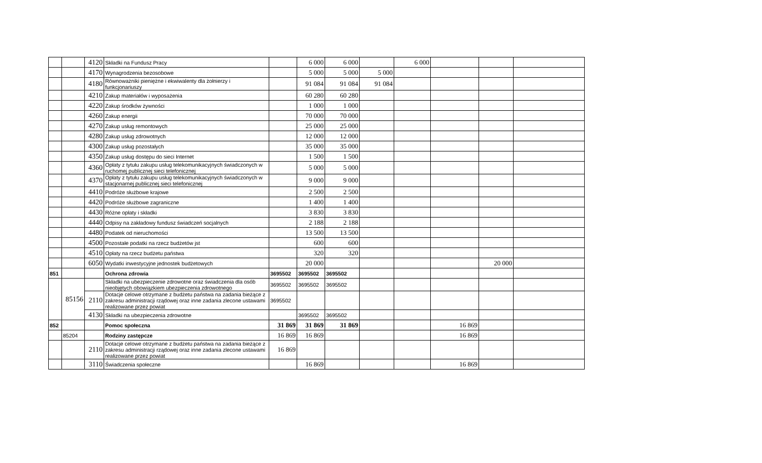| | | 4120 | Składki na Fundusz Pracy | | 6 000 | 6 000 | | 6 000 | | | |
| | | 4170 | Wynagrodzenia bezosobowe | | 5 000 | 5 000 | 5 000 | | | | |
| | | 4180 | Równoważniki pieniężne i ekwiwalenty dla żołnierzy i funkcjonariuszy | | 91 084 | 91 084 | 91 084 | | | | |
| | | 4210 | Zakup materiałów i wyposażenia | | 60 280 | 60 280 | | | | | |
| | | 4220 | Zakup środków żywności | | 1 000 | 1 000 | | | | | |
| | | 4260 | Zakup energii | | 70 000 | 70 000 | | | | | |
| | | 4270 | Zakup usług remontowych | | 25 000 | 25 000 | | | | | |
| | | 4280 | Zakup usług zdrowotnych | | 12 000 | 12 000 | | | | | |
| | | 4300 | Zakup usług pozostałych | | 35 000 | 35 000 | | | | | |
| | | 4350 | Zakup usług dostępu do sieci Internet | | 1 500 | 1 500 | | | | | |
| | | 4360 | Opłaty z tytułu zakupu usług telekomunikacyjnych świadczonych w ruchomej publicznej sieci telefonicznej | | 5 000 | 5 000 | | | | | |
| | | 4370 | Opłaty z tytułu zakupu usług telekomunikacyjnych świadczonych w stacjonarnej publicznej sieci telefonicznej | | 9 000 | 9 000 | | | | | |
| | | 4410 | Podróże służbowe krajowe | | 2 500 | 2 500 | | | | | |
| | | 4420 | Podróże służbowe zagraniczne | | 1 400 | 1 400 | | | | | |
| | | 4430 | Różne opłaty i składki | | 3 830 | 3 830 | | | | | |
| | | 4440 | Odpisy na zakładowy fundusz świadczeń socjalnych | | 2 188 | 2 188 | | | | | |
| | | 4480 | Podatek od nieruchomości | | 13 500 | 13 500 | | | | | |
| | | 4500 | Pozostałe podatki na rzecz budżetów jst | | 600 | 600 | | | | | |
| | | 4510 | Opłaty na rzecz budżetu państwa | | 320 | 320 | | | | | |
| | | 6050 | Wydatki inwestycyjne jednostek budżetowych | | 20 000 | | | | | 20 000 | |
| 851 | | | Ochrona zdrowia | 3695502 | 3695502 | 3695502 | | | | | |
| | 85156 | | Składki na ubezpieczenie zdrowotne oraz świadczenia dla osób nieobjętych obowiązkiem ubezpieczenia zdrowotnego | 3695502 | 3695502 | 3695502 | | | | | |
| | | 2110 | Dotacje celowe otrzymane z budżetu państwa na zadania bieżące z zakresu administracji rządowej oraz inne zadania zlecone ustawami realizowane przez powiat | 3695502 | | | | | | | |
| | | 4130 | Składki na ubezpieczenia zdrowotne | | 3695502 | 3695502 | | | | | |
| 852 | | | Pomoc społeczna | 31 869 | 31 869 | 31 869 | | | 16 869 | | |
| | 85204 | | Rodziny zastępcze | 16 869 | 16 869 | | | | 16 869 | | |
| | | 2110 | Dotacje celowe otrzymane z budżetu państwa na zadania bieżące z zakresu administracji rządowej oraz inne zadania zlecone ustawami realizowane przez powiat | 16 869 | | | | | | | |
| | | 3110 | Świadczenia społeczne | | 16 869 | | | | 16 869 | | |